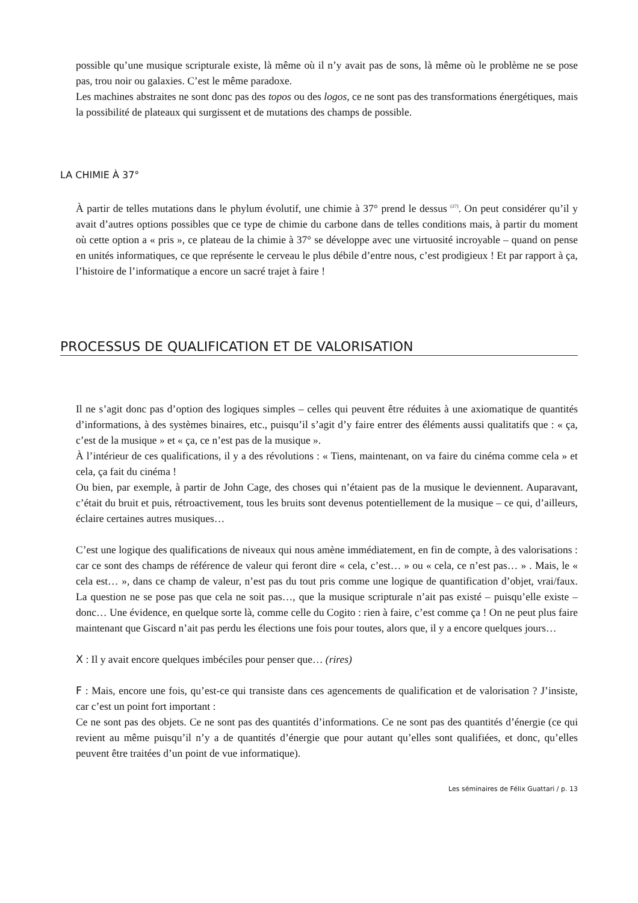possible qu’une musique scripturale existe, là même où il n’y avait pas de sons, là même où le problème ne se pose pas, trou noir ou galaxies. C’est le même paradoxe.
Les machines abstraites ne sont donc pas des topos ou des logos, ce ne sont pas des transformations énergétiques, mais la possibilité de plateaux qui surgissent et de mutations des champs de possible.
LA CHIMIE À 37°
À partir de telles mutations dans le phylum évolutif, une chimie à 37° prend le dessus <sup>(27)</sup>. On peut considérer qu’il y avait d’autres options possibles que ce type de chimie du carbone dans de telles conditions mais, à partir du moment où cette option a « pris », ce plateau de la chimie à 37° se développe avec une virtuosité incroyable – quand on pense en unités informatiques, ce que représente le cerveau le plus débile d’entre nous, c’est prodigieux ! Et par rapport à ça, l’histoire de l’informatique a encore un sacré trajet à faire !
PROCESSUS DE QUALIFICATION ET DE VALORISATION
Il ne s’agit donc pas d’option des logiques simples – celles qui peuvent être réduites à une axiomatique de quantités d’informations, à des systèmes binaires, etc., puisqu’il s’agit d’y faire entrer des éléments aussi qualitatifs que : « ça, c’est de la musique » et « ça, ce n’est pas de la musique ».
À l’intérieur de ces qualifications, il y a des révolutions : « Tiens, maintenant, on va faire du cinéma comme cela » et cela, ça fait du cinéma !
Ou bien, par exemple, à partir de John Cage, des choses qui n’étaient pas de la musique le deviennent. Auparavant, c’était du bruit et puis, rétroactivement, tous les bruits sont devenus potentiellement de la musique – ce qui, d’ailleurs, éclaire certaines autres musiques…
C’est une logique des qualifications de niveaux qui nous amène immédiatement, en fin de compte, à des valorisations : car ce sont des champs de référence de valeur qui feront dire « cela, c’est… » ou « cela, ce n’est pas… » . Mais, le « cela est… », dans ce champ de valeur, n’est pas du tout pris comme une logique de quantification d’objet, vrai/faux. La question ne se pose pas que cela ne soit pas…, que la musique scripturale n’ait pas existé – puisqu’elle existe – donc… Une évidence, en quelque sorte là, comme celle du Cogito : rien à faire, c’est comme ça ! On ne peut plus faire maintenant que Giscard n’ait pas perdu les élections une fois pour toutes, alors que, il y a encore quelques jours…
X : Il y avait encore quelques imbéciles pour penser que… (rires)
F : Mais, encore une fois, qu’est-ce qui transiste dans ces agencements de qualification et de valorisation ? J’insiste, car c’est un point fort important :
Ce ne sont pas des objets. Ce ne sont pas des quantités d’informations. Ce ne sont pas des quantités d’énergie (ce qui revient au même puisqu’il n’y a de quantités d’énergie que pour autant qu’elles sont qualifiées, et donc, qu’elles peuvent être traitées d’un point de vue informatique).
Les séminaires de Félix Guattari / p. 13